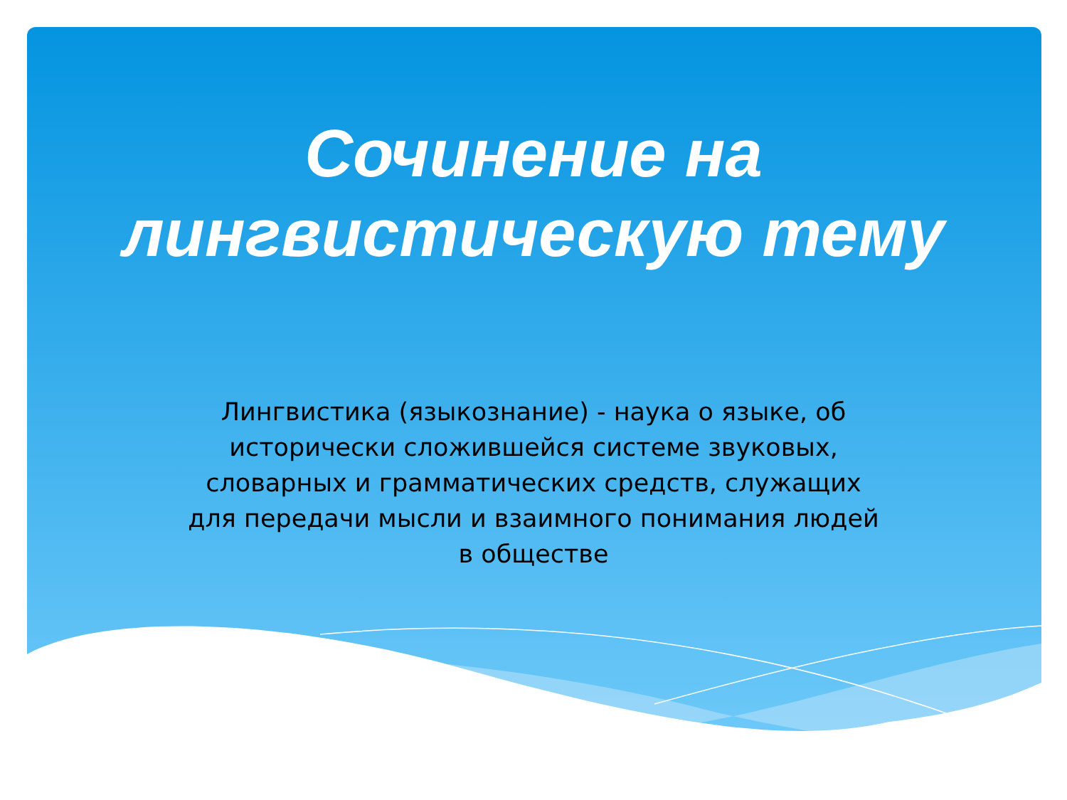Сочинение на
лингвистическую тему
Лингвистика (языкознание) - наука о языке, об исторически сложившейся системе звуковых, словарных и грамматических средств, служащих для передачи мысли и взаимного понимания людей в обществе